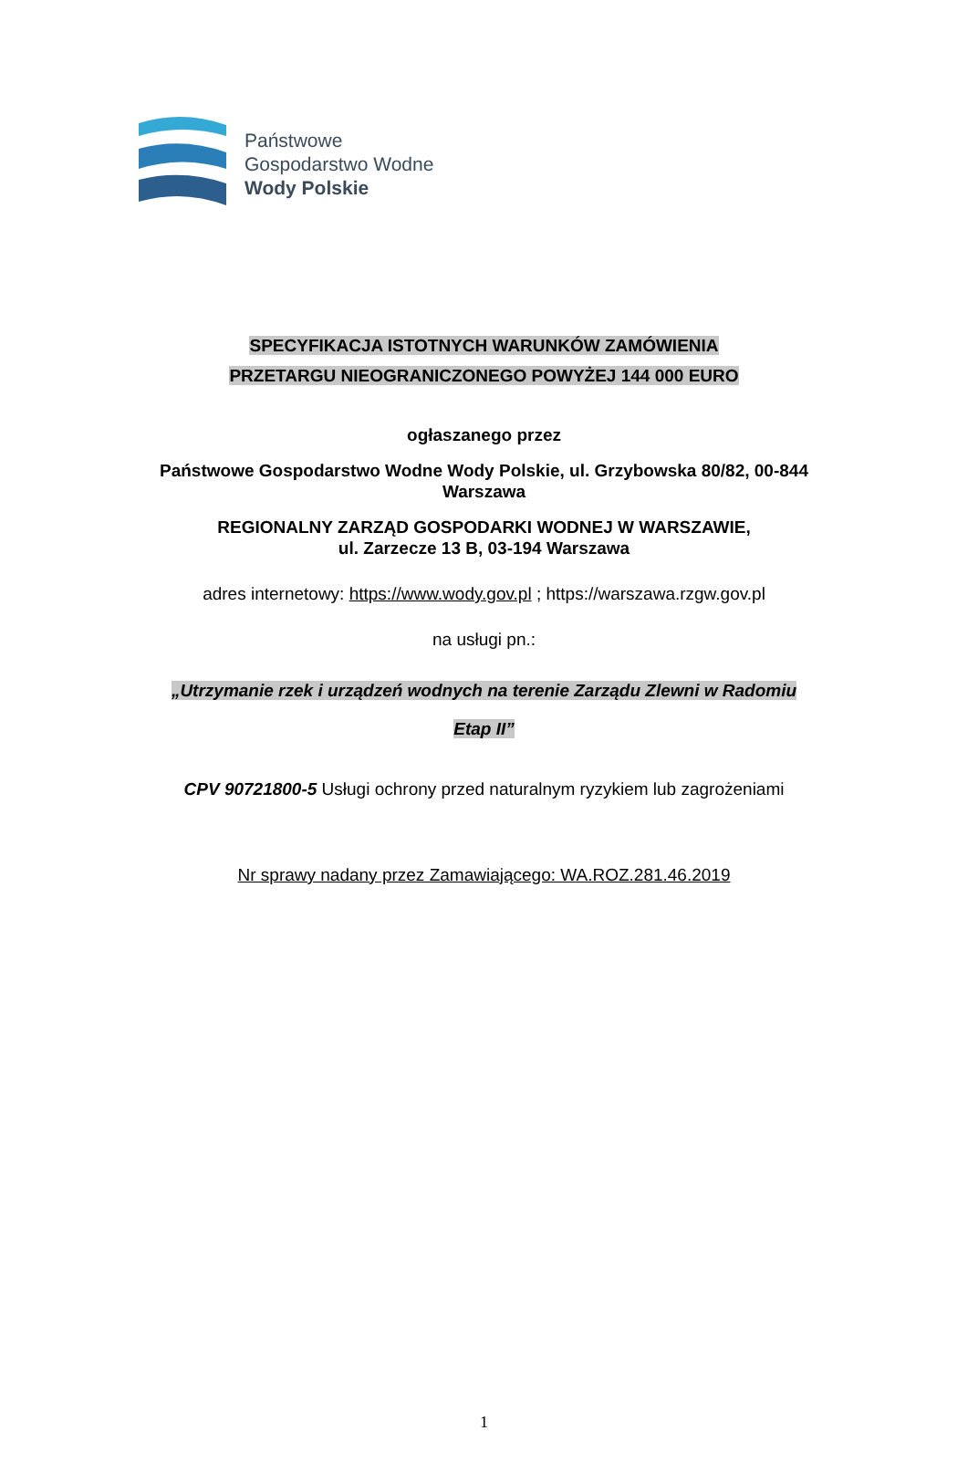Państwowe
Gospodarstwo Wodne
Wody Polskie
SPECYFIKACJA ISTOTNYCH WARUNKÓW ZAMÓWIENIA
PRZETARGU NIEOGRANICZONEGO POWYŻEJ 144 000 EURO
ogłaszanego przez
Państwowe Gospodarstwo Wodne Wody Polskie, ul. Grzybowska 80/82, 00-844
Warszawa
REGIONALNY ZARZĄD GOSPODARKI WODNEJ W WARSZAWIE,
ul. Zarzecze 13 B, 03-194 Warszawa
adres internetowy: https://www.wody.gov.pl ; https://warszawa.rzgw.gov.pl
na usługi pn.:
„Utrzymanie rzek i urządzeń wodnych na terenie Zarządu Zlewni w Radomiu
Etap II”
CPV 90721800-5 Usługi ochrony przed naturalnym ryzykiem lub zagrożeniami
Nr sprawy nadany przez Zamawiającego: WA.ROZ.281.46.2019
1